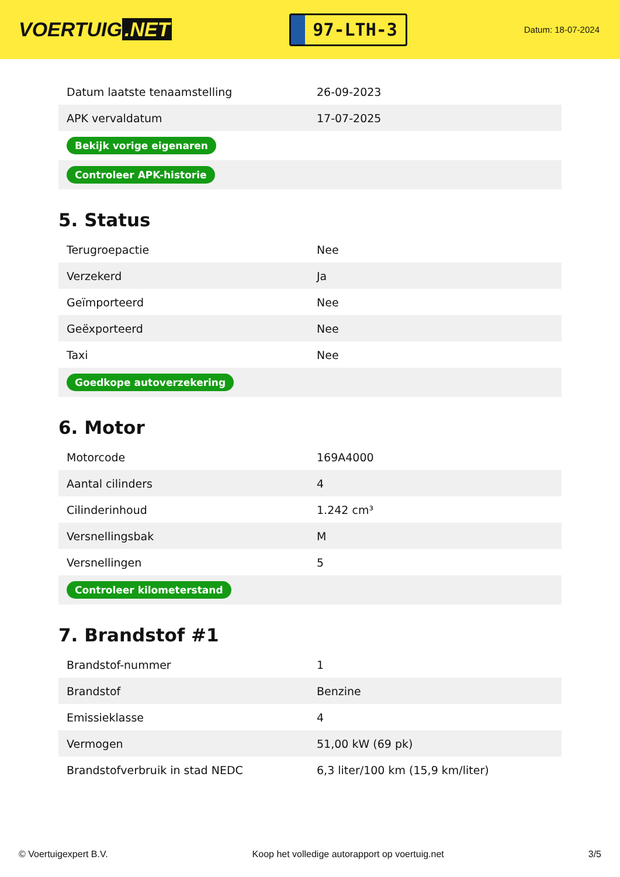VOERTUIG.NET
97-LTH-3
Datum: 18-07-2024
| Datum laatste tenaamstelling | 26-09-2023 |
| APK vervaldatum | 17-07-2025 |
| Bekijk vorige eigenaren | |
| Controleer APK-historie | |
5. Status
| Terugroepactie | Nee |
| Verzekerd | Ja |
| Geïmporteerd | Nee |
| Geëxporteerd | Nee |
| Taxi | Nee |
| Goedkope autoverzekering | |
6. Motor
| Motorcode | 169A4000 |
| Aantal cilinders | 4 |
| Cilinderinhoud | 1.242 cm³ |
| Versnellingsbak | M |
| Versnellingen | 5 |
| Controleer kilometerstand | |
7. Brandstof #1
| Brandstof-nummer | 1 |
| Brandstof | Benzine |
| Emissieklasse | 4 |
| Vermogen | 51,00 kW (69 pk) |
| Brandstofverbruik in stad NEDC | 6,3 liter/100 km (15,9 km/liter) |
© Voertuigexpert B.V. Koop het volledige autorapport op voertuig.net 3/5